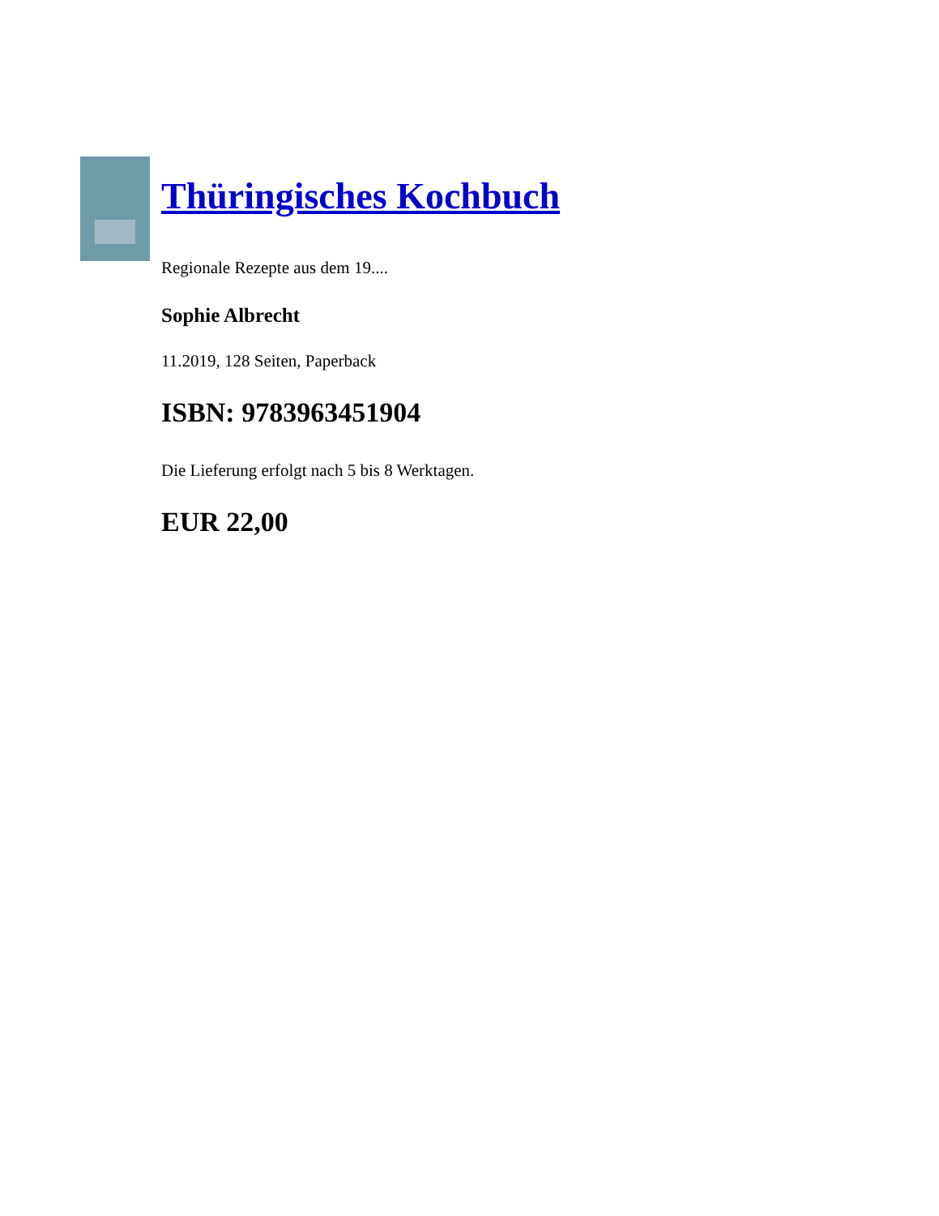Thüringisches Kochbuch
Regionale Rezepte aus dem 19....
Sophie Albrecht
11.2019, 128 Seiten, Paperback
ISBN: 9783963451904
Die Lieferung erfolgt nach 5 bis 8 Werktagen.
EUR 22,00